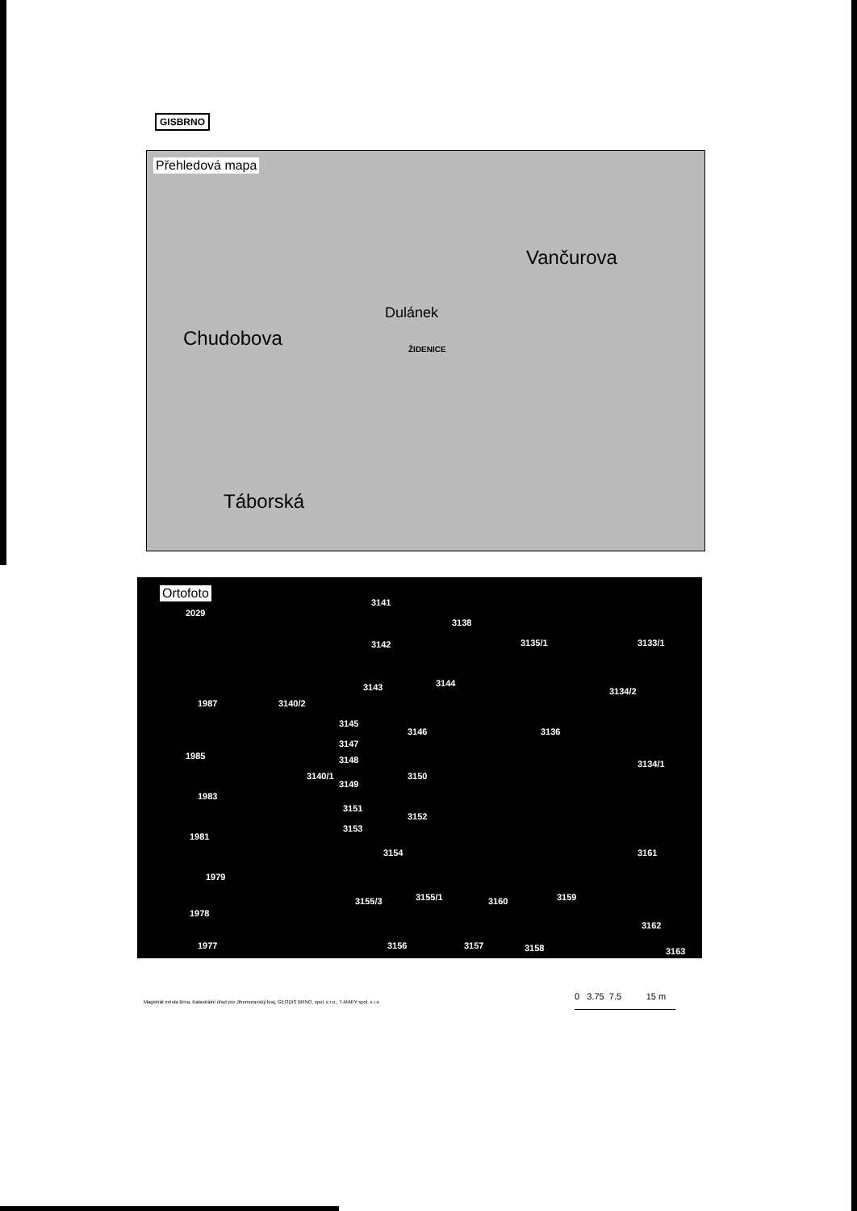GISBRNO
Přehledová mapa
Vančurova
Chudobova
Dulánek
ŽIDENICE
Táborská
Ortofoto
2029
3141
3142
3138
3135/1 3133/1
3134/2 3143 3144
1987 3140/2
3145
3146 3136
3147
1985 3148 3134/1
3150 3140/1
3149
1983
3151
3152
1981
3153
3154 3161
1979
3155/3 3155/1 3160 3159
1978
3162
1977 3156 3157 3158 3163
Magistrát města Brna, Katastrální úřad pro Jihomoravský kraj, GEODIS BRNO, spol. s r.o., T-MAPY spol. s r.o
0 3.75 7.5 15 m